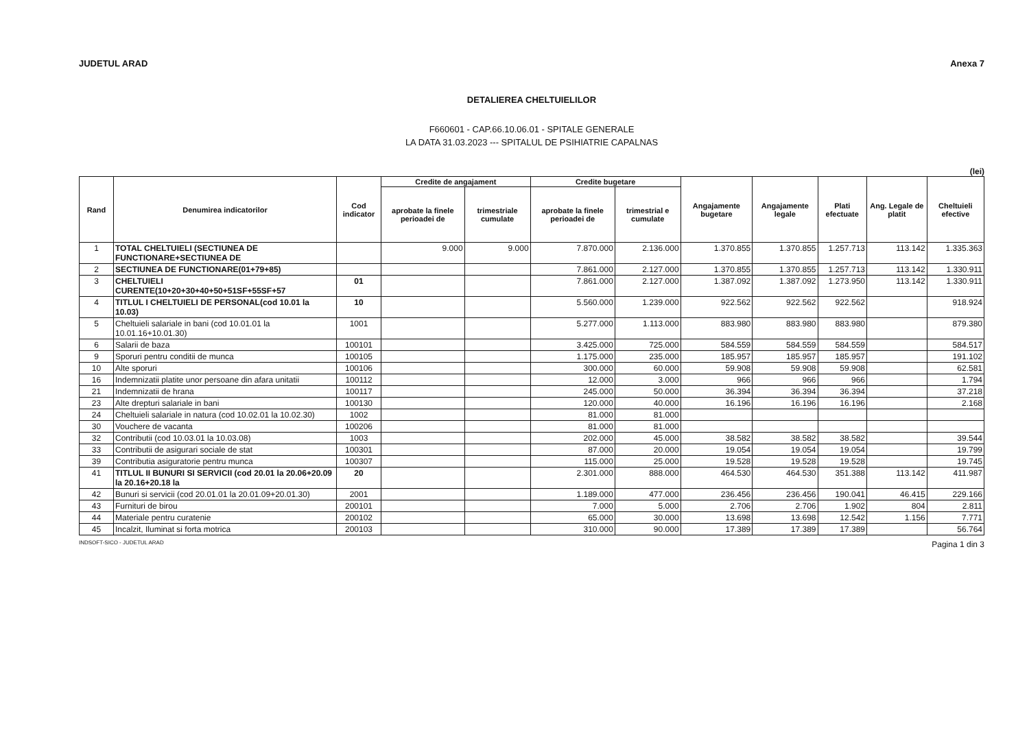JUDETUL ARAD Anexa 7
DETALIEREA CHELTUIELILOR
F660601 - CAP.66.10.06.01 - SPITALE GENERALE
LA DATA 31.03.2023 --- SPITALUL DE PSIHIATRIE CAPALNAS
(lei)
| Rand | Denumirea indicatorilor | Cod indicator | Credite de angajament | | Credite bugetare | | Angajamente bugetare | Angajamente legale | Plati efectuate | Ang. Legale de platit | Cheltuieli efective |
| --- | --- | --- | --- | --- | --- | --- | --- | --- | --- | --- | --- |
| | | | aprobate la finele perioadei de | trimestriale cumulate | aprobate la finele perioadei de | trimestrial e cumulate | | | | | |
| 1 | TOTAL CHELTUIELI (SECTIUNEA DE FUNCTIONARE+SECTIUNEA DE | | 9.000 | 9.000 | 7.870.000 | 2.136.000 | 1.370.855 | 1.370.855 | 1.257.713 | 113.142 | 1.335.363 |
| 2 | SECTIUNEA DE FUNCTIONARE(01+79+85) | | | | 7.861.000 | 2.127.000 | 1.370.855 | 1.370.855 | 1.257.713 | 113.142 | 1.330.911 |
| 3 | CHELTUIELI CURENTE(10+20+30+40+50+51SF+55SF+57 | 01 | | | 7.861.000 | 2.127.000 | 1.387.092 | 1.387.092 | 1.273.950 | 113.142 | 1.330.911 |
| 4 | TITLUL I CHELTUIELI DE PERSONAL(cod 10.01 la 10.03) | 10 | | | 5.560.000 | 1.239.000 | 922.562 | 922.562 | 922.562 | | 918.924 |
| 5 | Cheltuieli salariale in bani (cod 10.01.01 la 10.01.16+10.01.30) | 1001 | | | 5.277.000 | 1.113.000 | 883.980 | 883.980 | 883.980 | | 879.380 |
| 6 | Salarii de baza | 100101 | | | 3.425.000 | 725.000 | 584.559 | 584.559 | 584.559 | | 584.517 |
| 9 | Sporuri pentru conditii de munca | 100105 | | | 1.175.000 | 235.000 | 185.957 | 185.957 | 185.957 | | 191.102 |
| 10 | Alte sporuri | 100106 | | | 300.000 | 60.000 | 59.908 | 59.908 | 59.908 | | 62.581 |
| 16 | Indemnizatii platite unor persoane din afara unitatii | 100112 | | | 12.000 | 3.000 | 966 | 966 | 966 | | 1.794 |
| 21 | Indemnizatii de hrana | 100117 | | | 245.000 | 50.000 | 36.394 | 36.394 | 36.394 | | 37.218 |
| 23 | Alte drepturi salariale in bani | 100130 | | | 120.000 | 40.000 | 16.196 | 16.196 | 16.196 | | 2.168 |
| 24 | Cheltuieli salariale in natura (cod 10.02.01 la 10.02.30) | 1002 | | | 81.000 | 81.000 | | | | | |
| 30 | Vouchere de vacanta | 100206 | | | 81.000 | 81.000 | | | | | |
| 32 | Contributii (cod 10.03.01 la 10.03.08) | 1003 | | | 202.000 | 45.000 | 38.582 | 38.582 | 38.582 | | 39.544 |
| 33 | Contributii de asigurari sociale de stat | 100301 | | | 87.000 | 20.000 | 19.054 | 19.054 | 19.054 | | 19.799 |
| 39 | Contributia asiguratorie pentru munca | 100307 | | | 115.000 | 25.000 | 19.528 | 19.528 | 19.528 | | 19.745 |
| 41 | TITLUL II BUNURI SI SERVICII (cod 20.01 la 20.06+20.09 la 20.16+20.18 la | 20 | | | 2.301.000 | 888.000 | 464.530 | 464.530 | 351.388 | 113.142 | 411.987 |
| 42 | Bunuri si servicii (cod 20.01.01 la 20.01.09+20.01.30) | 2001 | | | 1.189.000 | 477.000 | 236.456 | 236.456 | 190.041 | 46.415 | 229.166 |
| 43 | Furnituri de birou | 200101 | | | 7.000 | 5.000 | 2.706 | 2.706 | 1.902 | 804 | 2.811 |
| 44 | Materiale pentru curatenie | 200102 | | | 65.000 | 30.000 | 13.698 | 13.698 | 12.542 | 1.156 | 7.771 |
| 45 | Incalzit, Iluminat si forta motrica | 200103 | | | 310.000 | 90.000 | 17.389 | 17.389 | 17.389 | | 56.764 |
INDSOFT-SICO - JUDETUL ARAD Pagina 1 din 3